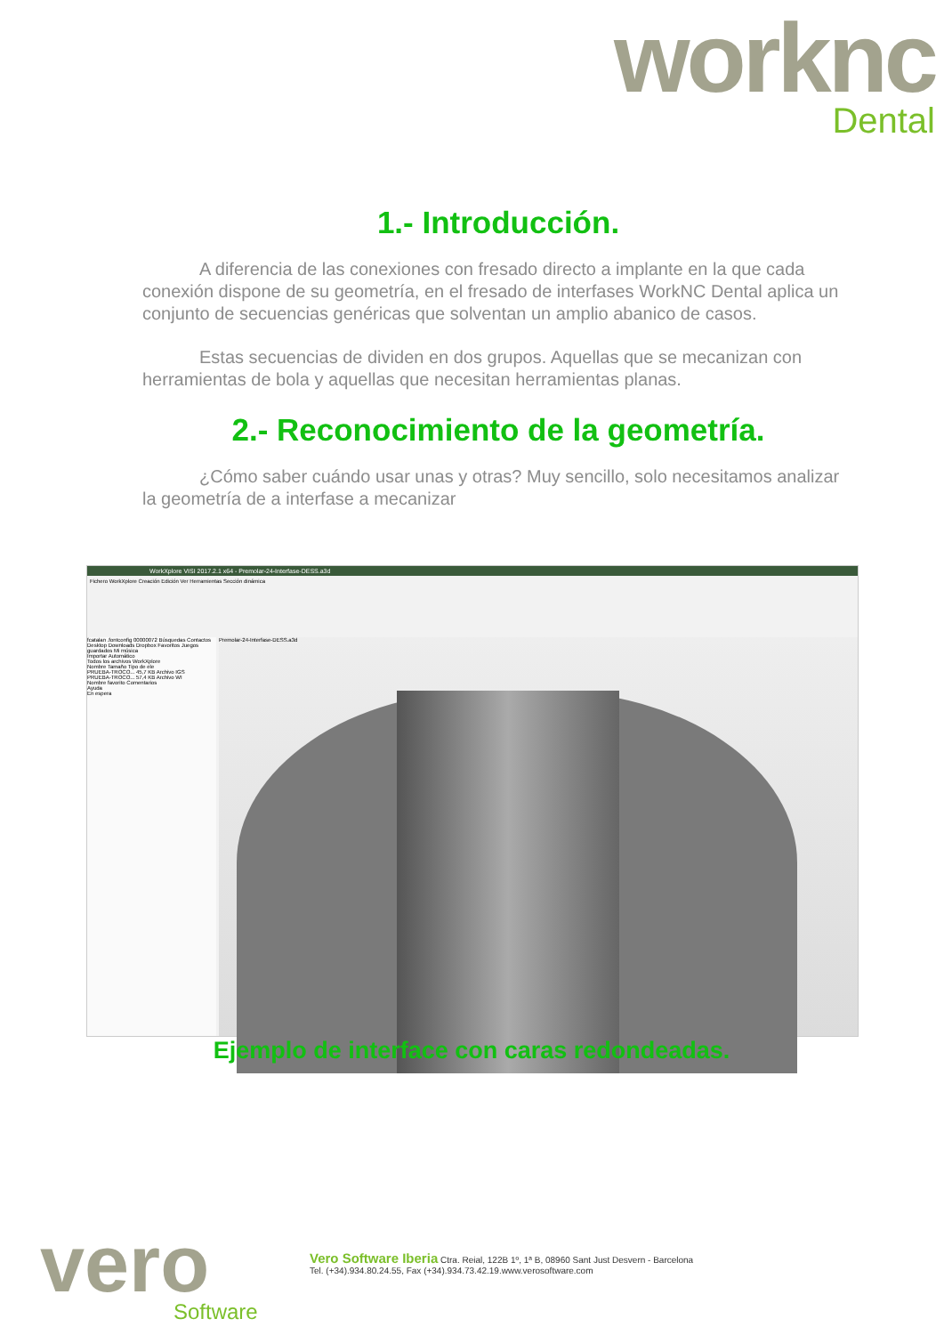worknc
Dental
1.- Introducción.
A diferencia de las conexiones con fresado directo a implante en la que cada conexión dispone de su geometría, en el fresado de interfases WorkNC Dental aplica un conjunto de secuencias genéricas que solventan un amplio abanico de casos.
Estas secuencias de dividen en dos grupos. Aquellas que se mecanizan con herramientas de bola y aquellas que necesitan herramientas planas.
2.- Reconocimiento de la geometría.
¿Cómo saber cuándo usar unas y otras? Muy sencillo, solo necesitamos analizar la geometría de a interfase a mecanizar
WorkXplore VISI 2017.2.1 x64 - Premolar-24-Interfase-DESS.a3d
Fichero WorkXplore Creación Edición Ver Herramientas Sección dinámica
fcatalan .fontconfig 00000072 Búsquedas Contactos Desktop Downloads Dropbox Favoritos Juegos guardados Mi música
Importar Automático
Todos los archivos WorkXplore
Nombre Tamaño Tipo de ele
PRUEBA-TROCO... 45,7 KB Archivo IGS
PRUEBA-TROCO... 57,4 KB Archivo WI
Nombre favorito Comentarios
Ayuda
En espera
Premolar-24-Interfase-DESS.a3d
Ejemplo de interface con caras redondeadas.
vero
Software
Vero Software Iberia Ctra. Reial, 122B 1º, 1ª B, 08960 Sant Just Desvern - Barcelona
Tel. (+34).934.80.24.55, Fax (+34).934.73.42.19.www.verosoftware.com